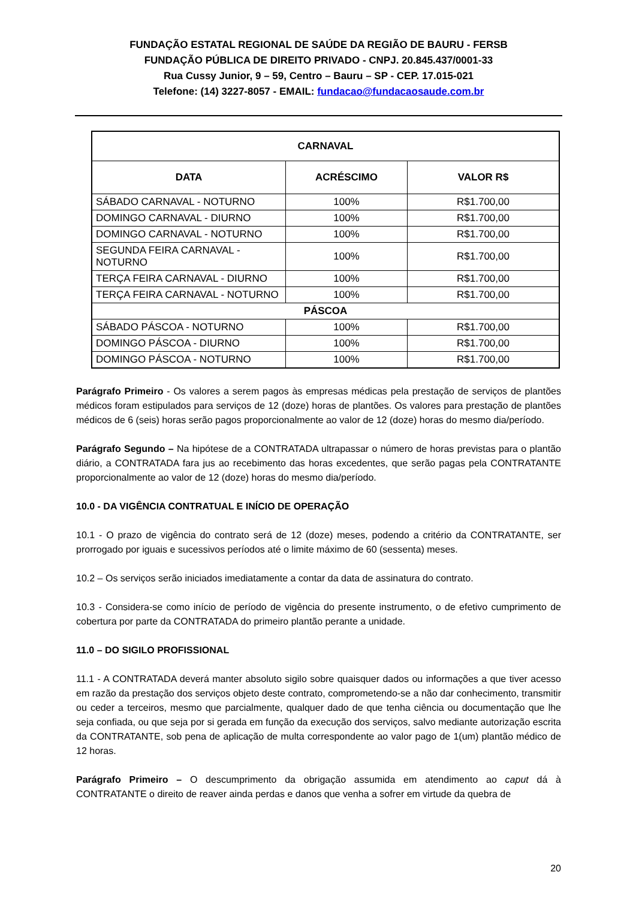FUNDAÇÃO ESTATAL REGIONAL DE SAÚDE DA REGIÃO DE BAURU - FERSB
FUNDAÇÃO PÚBLICA DE DIREITO PRIVADO - CNPJ. 20.845.437/0001-33
Rua Cussy Junior, 9 – 59, Centro – Bauru – SP - CEP. 17.015-021
Telefone: (14) 3227-8057 - EMAIL: fundacao@fundacaosaude.com.br
| CARNAVAL | | |
| --- | --- | --- |
| DATA | ACRÉSCIMO | VALOR R$ |
| SÁBADO CARNAVAL - NOTURNO | 100% | R$1.700,00 |
| DOMINGO CARNAVAL - DIURNO | 100% | R$1.700,00 |
| DOMINGO CARNAVAL - NOTURNO | 100% | R$1.700,00 |
| SEGUNDA FEIRA CARNAVAL - NOTURNO | 100% | R$1.700,00 |
| TERÇA FEIRA CARNAVAL - DIURNO | 100% | R$1.700,00 |
| TERÇA FEIRA CARNAVAL - NOTURNO | 100% | R$1.700,00 |
| PÁSCOA | | |
| SÁBADO PÁSCOA - NOTURNO | 100% | R$1.700,00 |
| DOMINGO PÁSCOA - DIURNO | 100% | R$1.700,00 |
| DOMINGO PÁSCOA - NOTURNO | 100% | R$1.700,00 |
Parágrafo Primeiro - Os valores a serem pagos às empresas médicas pela prestação de serviços de plantões médicos foram estipulados para serviços de 12 (doze) horas de plantões. Os valores para prestação de plantões médicos de 6 (seis) horas serão pagos proporcionalmente ao valor de 12 (doze) horas do mesmo dia/período.
Parágrafo Segundo – Na hipótese de a CONTRATADA ultrapassar o número de horas previstas para o plantão diário, a CONTRATADA fara jus ao recebimento das horas excedentes, que serão pagas pela CONTRATANTE proporcionalmente ao valor de 12 (doze) horas do mesmo dia/período.
10.0 - DA VIGÊNCIA CONTRATUAL E INÍCIO DE OPERAÇÃO
10.1 - O prazo de vigência do contrato será de 12 (doze) meses, podendo a critério da CONTRATANTE, ser prorrogado por iguais e sucessivos períodos até o limite máximo de 60 (sessenta) meses.
10.2 – Os serviços serão iniciados imediatamente a contar da data de assinatura do contrato.
10.3 - Considera-se como início de período de vigência do presente instrumento, o de efetivo cumprimento de cobertura por parte da CONTRATADA do primeiro plantão perante a unidade.
11.0 – DO SIGILO PROFISSIONAL
11.1 - A CONTRATADA deverá manter absoluto sigilo sobre quaisquer dados ou informações a que tiver acesso em razão da prestação dos serviços objeto deste contrato, comprometendo-se a não dar conhecimento, transmitir ou ceder a terceiros, mesmo que parcialmente, qualquer dado de que tenha ciência ou documentação que lhe seja confiada, ou que seja por si gerada em função da execução dos serviços, salvo mediante autorização escrita da CONTRATANTE, sob pena de aplicação de multa correspondente ao valor pago de 1(um) plantão médico de 12 horas.
Parágrafo Primeiro – O descumprimento da obrigação assumida em atendimento ao caput dá à CONTRATANTE o direito de reaver ainda perdas e danos que venha a sofrer em virtude da quebra de
20